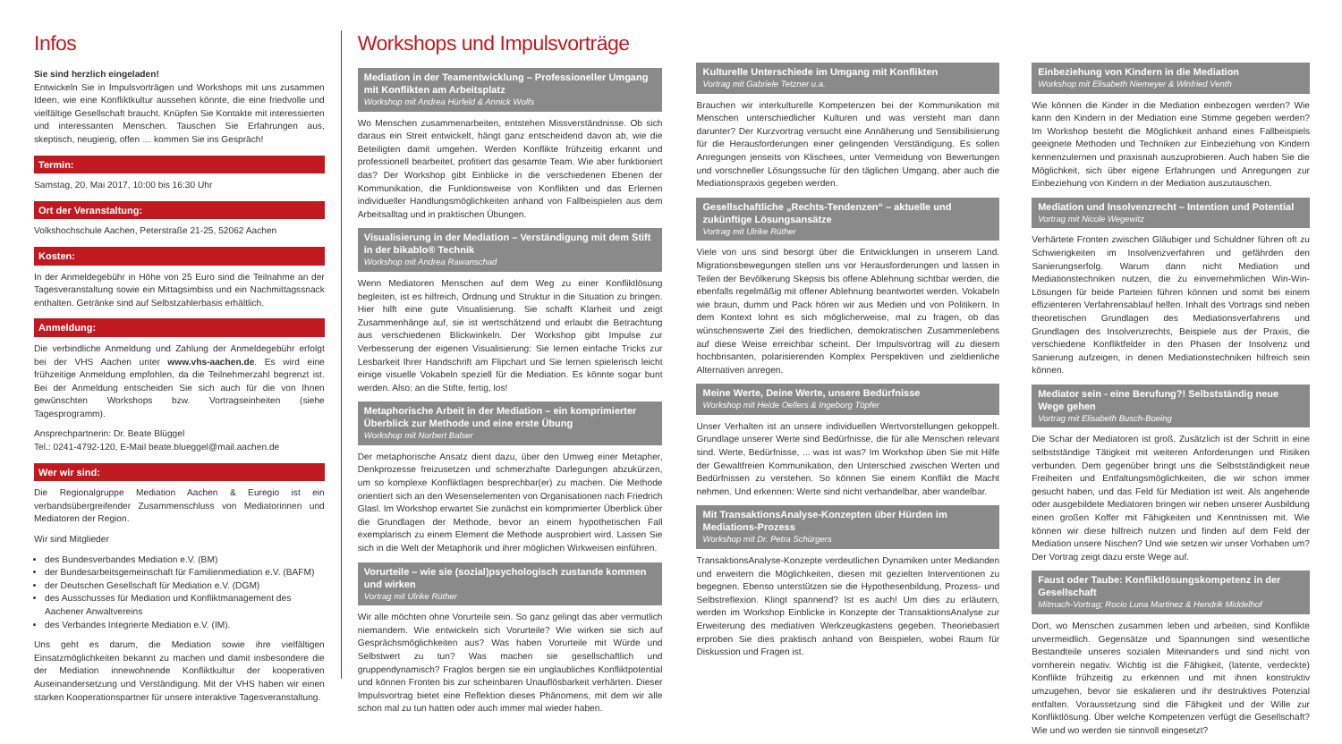Infos
Sie sind herzlich eingeladen!
Entwickeln Sie in Impulsvorträgen und Workshops mit uns zusammen Ideen, wie eine Konfliktkultur aussehen könnte, die eine friedvolle und vielfältige Gesellschaft braucht. Knüpfen Sie Kontakte mit interessierten und interessanten Menschen. Tauschen Sie Erfahrungen aus, skeptisch, neugierig, offen … kommen Sie ins Gespräch!
Termin:
Samstag, 20. Mai 2017, 10:00 bis 16:30 Uhr
Ort der Veranstaltung:
Volkshochschule Aachen, Peterstraße 21-25, 52062 Aachen
Kosten:
In der Anmeldegebühr in Höhe von 25 Euro sind die Teilnahme an der Tagesveranstaltung sowie ein Mittagsimbiss und ein Nachmittagssnack enthalten. Getränke sind auf Selbstzahlerbasis erhältlich.
Anmeldung:
Die verbindliche Anmeldung und Zahlung der Anmeldegebühr erfolgt bei der VHS Aachen unter www.vhs-aachen.de. Es wird eine frühzeitige Anmeldung empfohlen, da die Teilnehmerzahl begrenzt ist. Bei der Anmeldung entscheiden Sie sich auch für die von Ihnen gewünschten Workshops bzw. Vortragseinheiten (siehe Tagesprogramm).
Ansprechpartnerin: Dr. Beate Blüggel
Tel.: 0241-4792-120, E-Mail beate.blueggel@mail.aachen.de
Wer wir sind:
Die Regionalgruppe Mediation Aachen & Euregio ist ein verbandsübergreifender Zusammenschluss von Mediatorinnen und Mediatoren der Region.
Wir sind Mitglieder
des Bundesverbandes Mediation e.V. (BM)
der Bundesarbeitsgemeinschaft für Familienmediation e.V. (BAFM)
der Deutschen Gesellschaft für Mediation e.V. (DGM)
des Ausschusses für Mediation und Konfliktmanagement des Aachener Anwaltvereins
des Verbandes Integrierte Mediation e.V. (IM).
Uns geht es darum, die Mediation sowie ihre vielfältigen Einsatzmöglichkeiten bekannt zu machen und damit insbesondere die der Mediation innewohnende Konfliktkultur der kooperativen Auseinandersetzung und Verständigung. Mit der VHS haben wir einen starken Kooperationspartner für unsere interaktive Tagesveranstaltung.
Workshops und Impulsvorträge
Mediation in der Teamentwicklung – Professioneller Umgang mit Konflikten am Arbeitsplatz
Workshop mit Andrea Hürfeld & Annick Wolfs
Wo Menschen zusammenarbeiten, entstehen Missverständnisse. Ob sich daraus ein Streit entwickelt, hängt ganz entscheidend davon ab, wie die Beteiligten damit umgehen. Werden Konflikte frühzeitig erkannt und professionell bearbeitet, profitiert das gesamte Team. Wie aber funktioniert das? Der Workshop gibt Einblicke in die verschiedenen Ebenen der Kommunikation, die Funktionsweise von Konflikten und das Erlernen individueller Handlungsmöglichkeiten anhand von Fallbeispielen aus dem Arbeitsalltag und in praktischen Übungen.
Visualisierung in der Mediation – Verständigung mit dem Stift in der bikablo® Technik
Workshop mit Andrea Rawanschad
Wenn Mediatoren Menschen auf dem Weg zu einer Konfliktlösung begleiten, ist es hilfreich, Ordnung und Struktur in die Situation zu bringen. Hier hilft eine gute Visualisierung. Sie schafft Klarheit und zeigt Zusammenhänge auf, sie ist wertschätzend und erlaubt die Betrachtung aus verschiedenen Blickwinkeln. Der Workshop gibt Impulse zur Verbesserung der eigenen Visualisierung: Sie lernen einfache Tricks zur Lesbarkeit Ihrer Handschrift am Flipchart und Sie lernen spielerisch leicht einige visuelle Vokabeln speziell für die Mediation. Es könnte sogar bunt werden. Also: an die Stifte, fertig, los!
Metaphorische Arbeit in der Mediation – ein komprimierter Überblick zur Methode und eine erste Übung
Workshop mit Norbert Balser
Der metaphorische Ansatz dient dazu, über den Umweg einer Metapher, Denkprozesse freizusetzen und schmerzhafte Darlegungen abzukürzen, um so komplexe Konfliktlagen besprechbar(er) zu machen. Die Methode orientiert sich an den Wesenselementen von Organisationen nach Friedrich Glasl. Im Workshop erwartet Sie zunächst ein komprimierter Überblick über die Grundlagen der Methode, bevor an einem hypothetischen Fall exemplarisch zu einem Element die Methode ausprobiert wird. Lassen Sie sich in die Welt der Metaphorik und ihrer möglichen Wirkweisen einführen.
Vorurteile – wie sie (sozial)psychologisch zustande kommen und wirken
Vortrag mit Ulrike Rüther
Wir alle möchten ohne Vorurteile sein. So ganz gelingt das aber vermutlich niemandem. Wie entwickeln sich Vorurteile? Wie wirken sie sich auf Gesprächsmöglichkeiten aus? Was haben Vorurteile mit Würde und Selbstwert zu tun? Was machen sie gesellschaftlich und gruppendynamisch? Fraglos bergen sie ein unglaubliches Konfliktpotential und können Fronten bis zur scheinbaren Unauflösbarkeit verhärten. Dieser Impulsvortrag bietet eine Reflektion dieses Phänomens, mit dem wir alle schon mal zu tun hatten oder auch immer mal wieder haben.
Kulturelle Unterschiede im Umgang mit Konflikten
Vortrag mit Gabriele Tetzner u.a.
Brauchen wir interkulturelle Kompetenzen bei der Kommunikation mit Menschen unterschiedlicher Kulturen und was versteht man dann darunter? Der Kurzvortrag versucht eine Annäherung und Sensibilisierung für die Herausforderungen einer gelingenden Verständigung. Es sollen Anregungen jenseits von Klischees, unter Vermeidung von Bewertungen und vorschneller Lösungssuche für den täglichen Umgang, aber auch die Mediationspraxis gegeben werden.
Gesellschaftliche „Rechts-Tendenzen“ – aktuelle und zukünftige Lösungsansätze
Vortrag mit Ulrike Rüther
Viele von uns sind besorgt über die Entwicklungen in unserem Land. Migrationsbewegungen stellen uns vor Herausforderungen und lassen in Teilen der Bevölkerung Skepsis bis offene Ablehnung sichtbar werden, die ebenfalls regelmäßig mit offener Ablehnung beantwortet werden. Vokabeln wie braun, dumm und Pack hören wir aus Medien und von Politikern. In dem Kontext lohnt es sich möglicherweise, mal zu fragen, ob das wünschenswerte Ziel des friedlichen, demokratischen Zusammenlebens auf diese Weise erreichbar scheint. Der Impulsvortrag will zu diesem hochbrisanten, polarisierenden Komplex Perspektiven und zieldienliche Alternativen anregen.
Meine Werte, Deine Werte, unsere Bedürfnisse
Workshop mit Heide Oellers & Ingeborg Töpfer
Unser Verhalten ist an unsere individuellen Wertvorstellungen gekoppelt. Grundlage unserer Werte sind Bedürfnisse, die für alle Menschen relevant sind. Werte, Bedürfnisse, ... was ist was? Im Workshop üben Sie mit Hilfe der Gewaltfreien Kommunikation, den Unterschied zwischen Werten und Bedürfnissen zu verstehen. So können Sie einem Konflikt die Macht nehmen. Und erkennen: Werte sind nicht verhandelbar, aber wandelbar.
Mit TransaktionsAnalyse-Konzepten über Hürden im Mediations-Prozess
Workshop mit Dr. Petra Schürgers
TransaktionsAnalyse-Konzepte verdeutlichen Dynamiken unter Medianden und erweitern die Möglichkeiten, diesen mit gezielten Interventionen zu begegnen. Ebenso unterstützen sie die Hypothesenbildung, Prozess- und Selbstreflexion. Klingt spannend? Ist es auch! Um dies zu erläutern, werden im Workshop Einblicke in Konzepte der TransaktionsAnalyse zur Erweiterung des mediativen Werkzeugkastens gegeben. Theoriebasiert erproben Sie dies praktisch anhand von Beispielen, wobei Raum für Diskussion und Fragen ist.
Einbeziehung von Kindern in die Mediation
Workshop mit Elisabeth Niemeyer & Winfried Venth
Wie können die Kinder in die Mediation einbezogen werden? Wie kann den Kindern in der Mediation eine Stimme gegeben werden? Im Workshop besteht die Möglichkeit anhand eines Fallbeispiels geeignete Methoden und Techniken zur Einbeziehung von Kindern kennenzulernen und praxisnah auszuprobieren. Auch haben Sie die Möglichkeit, sich über eigene Erfahrungen und Anregungen zur Einbeziehung von Kindern in der Mediation auszutauschen.
Mediation und Insolvenzrecht – Intention und Potential
Vortrag mit Nicole Wegewitz
Verhärtete Fronten zwischen Gläubiger und Schuldner führen oft zu Schwierigkeiten im Insolvenzverfahren und gefährden den Sanierungserfolg. Warum dann nicht Mediation und Mediationstechniken nutzen, die zu einvernehmlichen Win-Win-Lösungen für beide Parteien führen können und somit bei einem effizienteren Verfahrensablauf helfen. Inhalt des Vortrags sind neben theoretischen Grundlagen des Mediationsverfahrens und Grundlagen des Insolvenzrechts, Beispiele aus der Praxis, die verschiedene Konfliktfelder in den Phasen der Insolvenz und Sanierung aufzeigen, in denen Mediationstechniken hilfreich sein können.
Mediator sein - eine Berufung?! Selbstständig neue Wege gehen
Vortrag mit Elisabeth Busch-Boeing
Die Schar der Mediatoren ist groß. Zusätzlich ist der Schritt in eine selbstständige Tätigkeit mit weiteren Anforderungen und Risiken verbunden. Dem gegenüber bringt uns die Selbstständigkeit neue Freiheiten und Entfaltungsmöglichkeiten, die wir schon immer gesucht haben, und das Feld für Mediation ist weit. Als angehende oder ausgebildete Mediatoren bringen wir neben unserer Ausbildung einen großen Koffer mit Fähigkeiten und Kenntnissen mit. Wie können wir diese hilfreich nutzen und finden auf dem Feld der Mediation unsere Nischen? Und wie setzen wir unser Vorhaben um? Der Vortrag zeigt dazu erste Wege auf.
Faust oder Taube: Konfliktlösungskompetenz in der Gesellschaft
Mitmach-Vortrag; Rocio Luna Martinez & Hendrik Middelhof
Dort, wo Menschen zusammen leben und arbeiten, sind Konflikte unvermeidlich. Gegensätze und Spannungen sind wesentliche Bestandteile unseres sozialen Miteinanders und sind nicht von vornherein negativ. Wichtig ist die Fähigkeit, (latente, verdeckte) Konflikte frühzeitig zu erkennen und mit ihnen konstruktiv umzugehen, bevor sie eskalieren und ihr destruktives Potenzial entfalten. Voraussetzung sind die Fähigkeit und der Wille zur Konfliktlösung. Über welche Kompetenzen verfügt die Gesellschaft? Wie und wo werden sie sinnvoll eingesetzt?